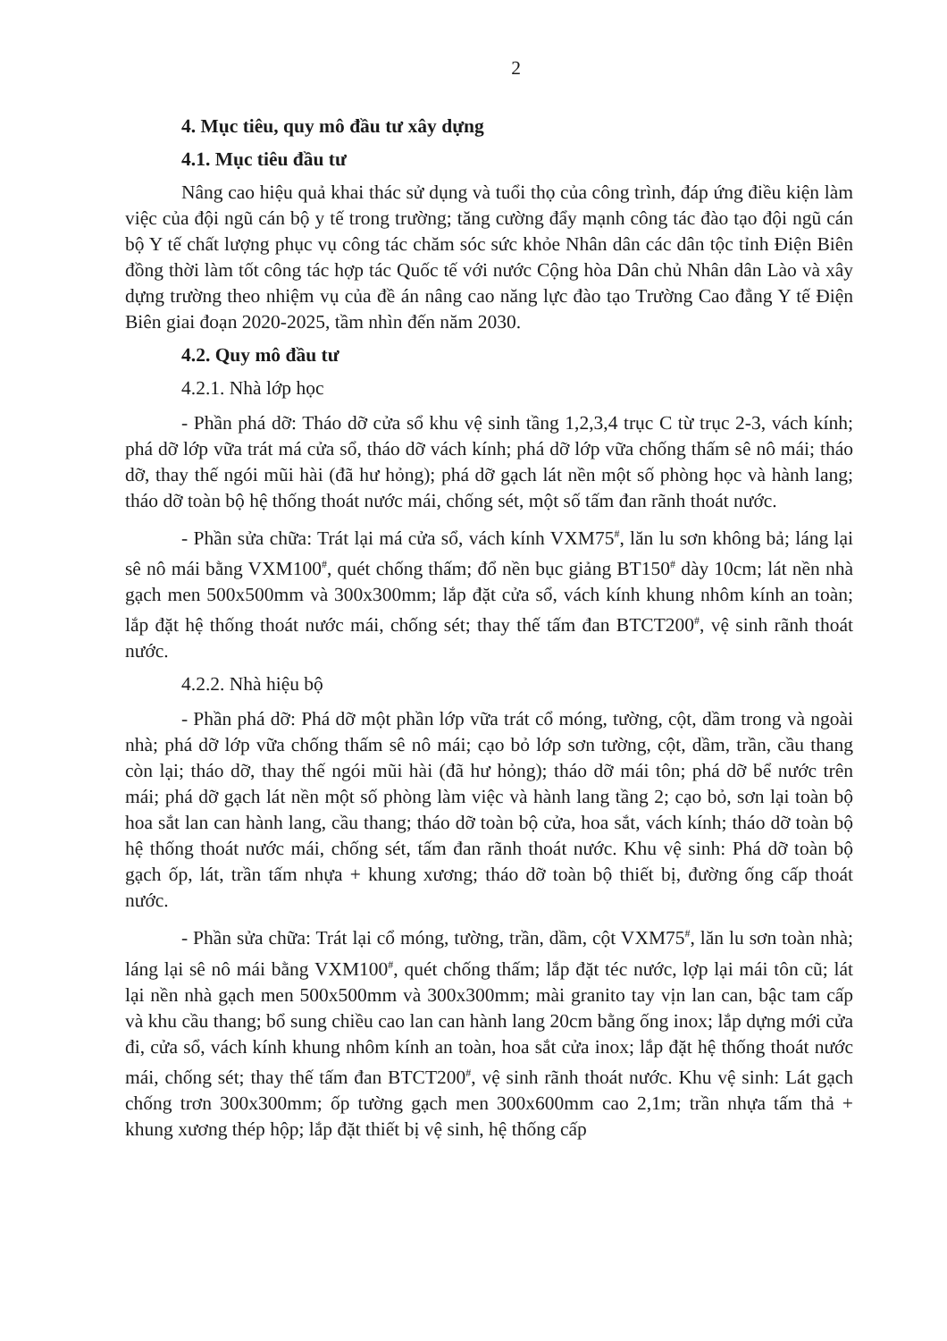2
4. Mục tiêu, quy mô đầu tư xây dựng
4.1. Mục tiêu đầu tư
Nâng cao hiệu quả khai thác sử dụng và tuổi thọ của công trình, đáp ứng điều kiện làm việc của đội ngũ cán bộ y tế trong trường; tăng cường đẩy mạnh công tác đào tạo đội ngũ cán bộ Y tế chất lượng phục vụ công tác chăm sóc sức khỏe Nhân dân các dân tộc tỉnh Điện Biên đồng thời làm tốt công tác hợp tác Quốc tế với nước Cộng hòa Dân chủ Nhân dân Lào và xây dựng trường theo nhiệm vụ của đề án nâng cao năng lực đào tạo Trường Cao đẳng Y tế Điện Biên giai đoạn 2020-2025, tầm nhìn đến năm 2030.
4.2. Quy mô đầu tư
4.2.1. Nhà lớp học
- Phần phá dỡ: Tháo dỡ cửa sổ khu vệ sinh tầng 1,2,3,4 trục C từ trục 2-3, vách kính; phá dỡ lớp vữa trát má cửa sổ, tháo dỡ vách kính; phá dỡ lớp vữa chống thấm sê nô mái; tháo dỡ, thay thế ngói mũi hài (đã hư hỏng); phá dỡ gạch lát nền một số phòng học và hành lang; tháo dỡ toàn bộ hệ thống thoát nước mái, chống sét, một số tấm đan rãnh thoát nước.
- Phần sửa chữa: Trát lại má cửa sổ, vách kính VXM75<sup>#</sup>, lăn lu sơn không bả; láng lại sê nô mái bằng VXM100<sup>#</sup>, quét chống thấm; đổ nền bục giảng BT150<sup>#</sup> dày 10cm; lát nền nhà gạch men 500x500mm và 300x300mm; lắp đặt cửa sổ, vách kính khung nhôm kính an toàn; lắp đặt hệ thống thoát nước mái, chống sét; thay thế tấm đan BTCT200<sup>#</sup>, vệ sinh rãnh thoát nước.
4.2.2. Nhà hiệu bộ
- Phần phá dỡ: Phá dỡ một phần lớp vữa trát cổ móng, tường, cột, dầm trong và ngoài nhà; phá dỡ lớp vữa chống thấm sê nô mái; cạo bỏ lớp sơn tường, cột, dầm, trần, cầu thang còn lại; tháo dỡ, thay thế ngói mũi hài (đã hư hỏng); tháo dỡ mái tôn; phá dỡ bể nước trên mái; phá dỡ gạch lát nền một số phòng làm việc và hành lang tầng 2; cạo bỏ, sơn lại toàn bộ hoa sắt lan can hành lang, cầu thang; tháo dỡ toàn bộ cửa, hoa sắt, vách kính; tháo dỡ toàn bộ hệ thống thoát nước mái, chống sét, tấm đan rãnh thoát nước. Khu vệ sinh: Phá dỡ toàn bộ gạch ốp, lát, trần tấm nhựa + khung xương; tháo dỡ toàn bộ thiết bị, đường ống cấp thoát nước.
- Phần sửa chữa: Trát lại cổ móng, tường, trần, dầm, cột VXM75<sup>#</sup>, lăn lu sơn toàn nhà; láng lại sê nô mái bằng VXM100<sup>#</sup>, quét chống thấm; lắp đặt téc nước, lợp lại mái tôn cũ; lát lại nền nhà gạch men 500x500mm và 300x300mm; mài granito tay vịn lan can, bậc tam cấp và khu cầu thang; bổ sung chiều cao lan can hành lang 20cm bằng ống inox; lắp dựng mới cửa đi, cửa sổ, vách kính khung nhôm kính an toàn, hoa sắt cửa inox; lắp đặt hệ thống thoát nước mái, chống sét; thay thế tấm đan BTCT200<sup>#</sup>, vệ sinh rãnh thoát nước. Khu vệ sinh: Lát gạch chống trơn 300x300mm; ốp tường gạch men 300x600mm cao 2,1m; trần nhựa tấm thả + khung xương thép hộp; lắp đặt thiết bị vệ sinh, hệ thống cấp